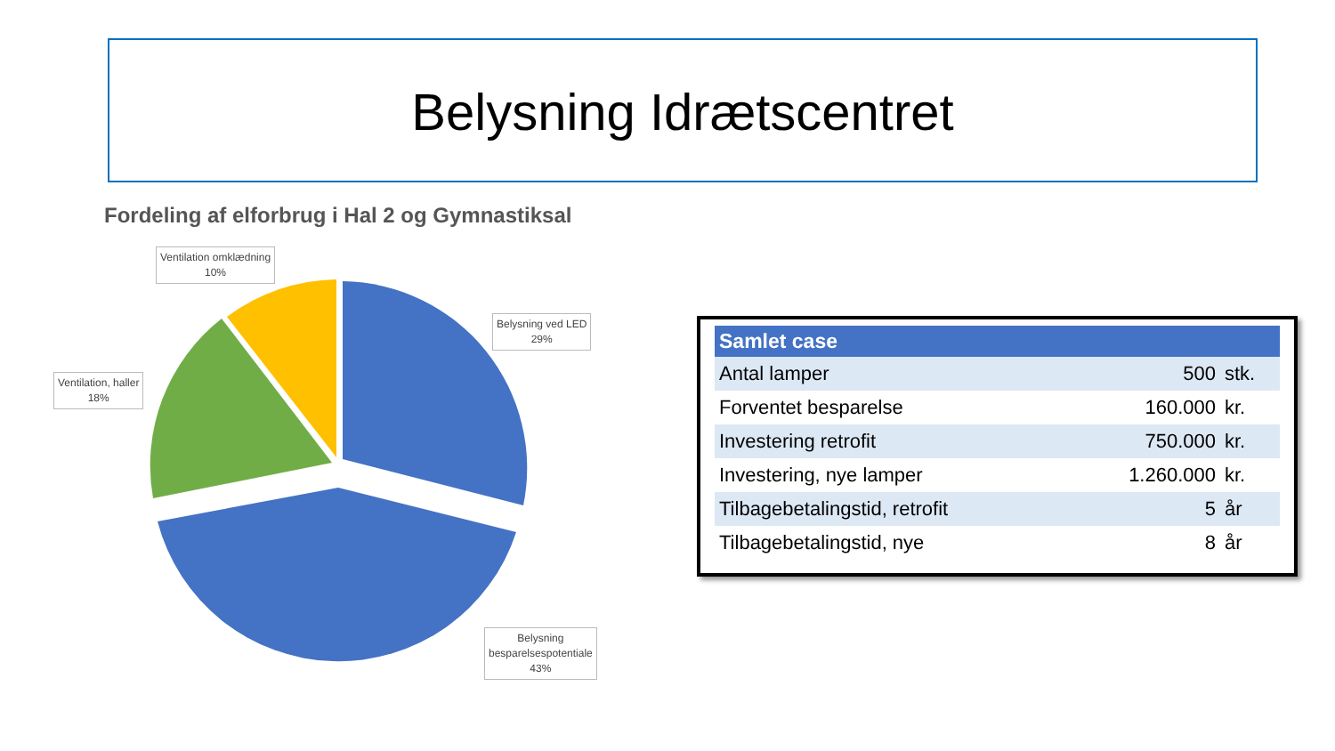Belysning Idrætscentret
Fordeling af elforbrug i Hal 2 og Gymnastiksal
Ventilation omklædning
10%
Belysning ved LED
29%
Ventilation, haller
18%
Belysning
besparelsespotentiale
43%
| Samlet case | | |
| --- | --- | --- |
| Antal lamper | 500 | stk. |
| Forventet besparelse | 160.000 | kr. |
| Investering retrofit | 750.000 | kr. |
| Investering, nye lamper | 1.260.000 | kr. |
| Tilbagebetalingstid, retrofit | 5 | år |
| Tilbagebetalingstid, nye | 8 | år |